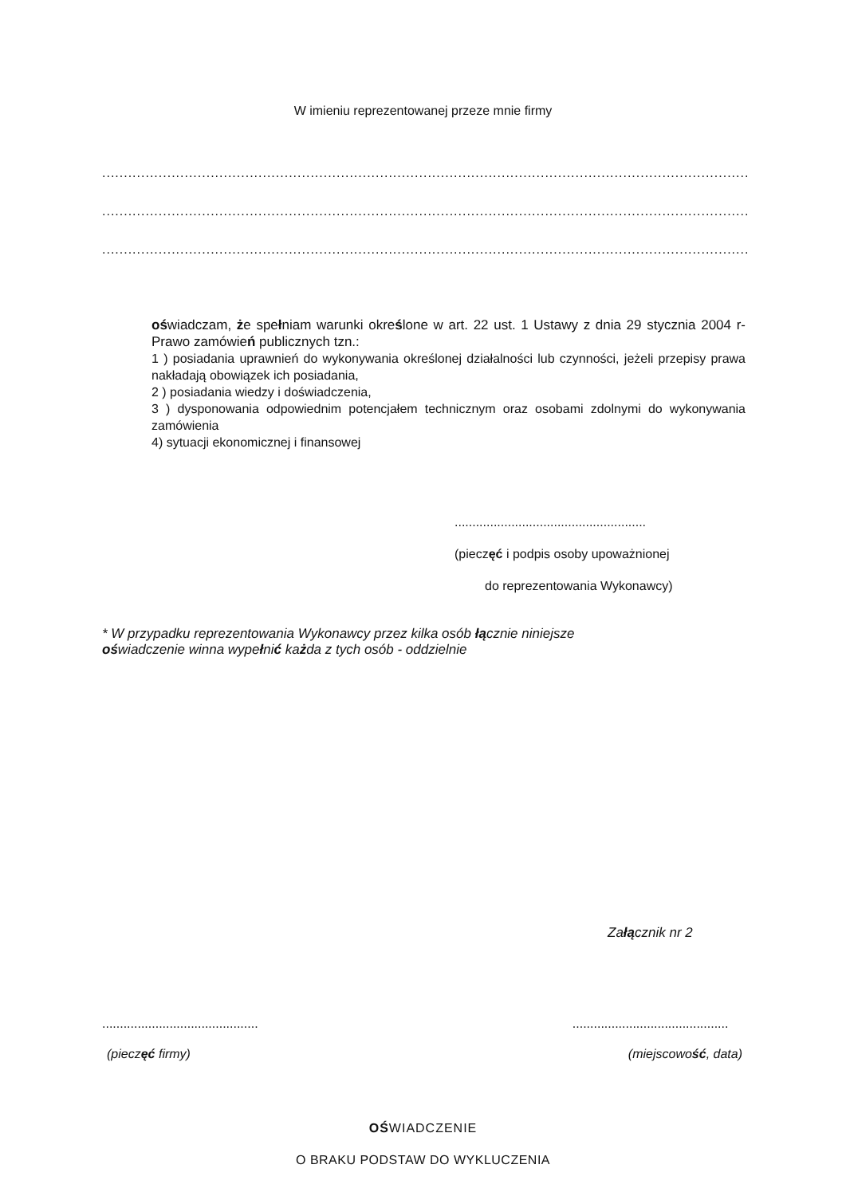W imieniu reprezentowanej przeze mnie firmy
............................................................................................................................................................
............................................................................................................................................................
............................................................................................................................................................
oświadczam, że spełniam warunki określone w art. 22 ust. 1 Ustawy z dnia 29 stycznia 2004 r- Prawo zamówień publicznych tzn.:
1 ) posiadania uprawnień do wykonywania określonej działalności lub czynności, jeżeli przepisy prawa nakładają obowiązek ich posiadania,
2 ) posiadania wiedzy i doświadczenia,
3 ) dysponowania odpowiednim potencjałem technicznym oraz osobami zdolnymi do wykonywania zamówienia
4) sytuacji ekonomicznej i finansowej
......................................................
(pieczęć i podpis osoby upoważnionej
do reprezentowania Wykonawcy)
* W przypadku reprezentowania Wykonawcy przez kilka osób łącznie niniejsze
oświadczenie winna wypełnić każda z tych osób - oddzielnie
Załącznik nr 2
............................................
(pieczęć firmy)
............................................
(miejscowość, data)
OŚWIADCZENIE
O BRAKU PODSTAW DO WYKLUCZENIA